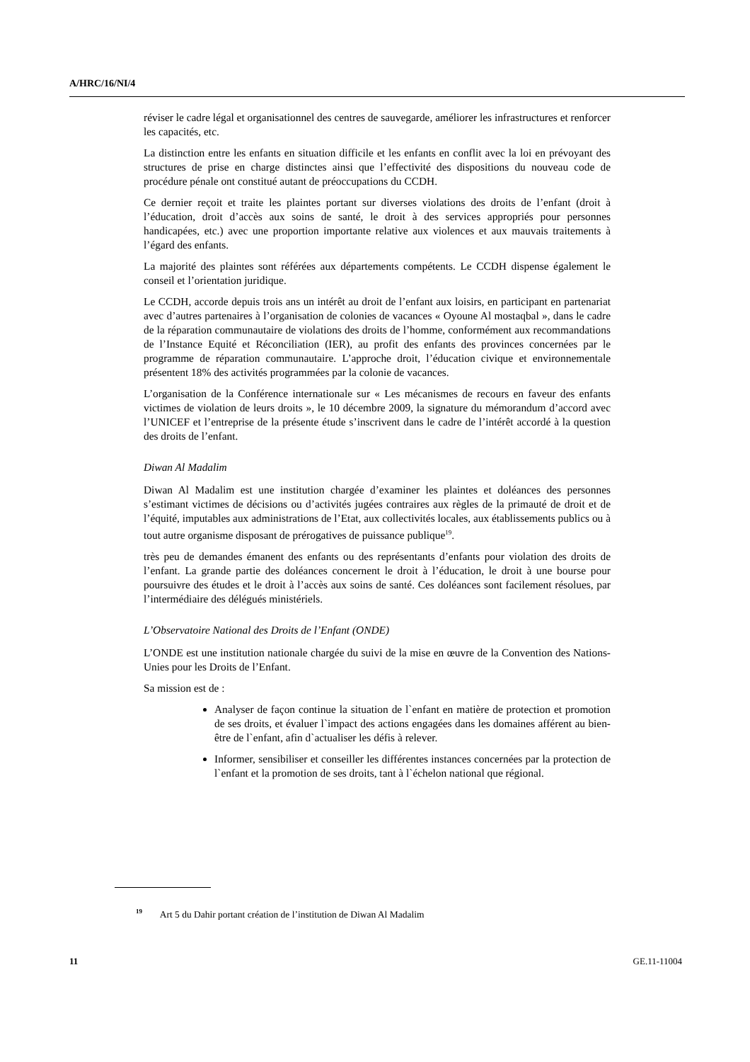A/HRC/16/NI/4
réviser le cadre légal et organisationnel des centres de sauvegarde, améliorer les infrastructures et renforcer les capacités, etc.
La distinction entre les enfants en situation difficile et les enfants en conflit avec la loi en prévoyant des structures de prise en charge distinctes ainsi que l’effectivité des dispositions du nouveau code de procédure pénale ont constitué autant de préoccupations du CCDH.
Ce dernier reçoit et traite les plaintes portant sur diverses violations des droits de l’enfant (droit à l’éducation, droit d’accès aux soins de santé, le droit à des services appropriés pour personnes handicapées, etc.) avec une proportion importante relative aux violences et aux mauvais traitements à l’égard des enfants.
La majorité des plaintes sont référées aux départements compétents. Le CCDH dispense également le conseil et l’orientation juridique.
Le CCDH, accorde depuis trois ans un intérêt au droit de l’enfant aux loisirs, en participant en partenariat avec d’autres partenaires à l’organisation de colonies de vacances « Oyoune Al mostaqbal », dans le cadre de la réparation communautaire de violations des droits de l’homme, conformément aux recommandations de l’Instance Equité et Réconciliation (IER), au profit des enfants des provinces concernées par le programme de réparation communautaire. L’approche droit, l’éducation civique et environnementale présentent 18% des activités programmées par la colonie de vacances.
L’organisation de la Conférence internationale sur « Les mécanismes de recours en faveur des enfants victimes de violation de leurs droits », le 10 décembre 2009, la signature du mémorandum d’accord avec l’UNICEF et l’entreprise de la présente étude s’inscrivent dans le cadre de l’intérêt accordé à la question des droits de l’enfant.
Diwan Al Madalim
Diwan Al Madalim est une institution chargée d’examiner les plaintes et doléances des personnes s’estimant victimes de décisions ou d’activités jugées contraires aux règles de la primauté de droit et de l’équité, imputables aux administrations de l’Etat, aux collectivités locales, aux établissements publics ou à tout autre organisme disposant de prérogatives de puissance publique<sup>19</sup>.
très peu de demandes émanent des enfants ou des représentants d’enfants pour violation des droits de l’enfant. La grande partie des doléances concernent le droit à l’éducation, le droit à une bourse pour poursuivre des études et le droit à l’accès aux soins de santé. Ces doléances sont facilement résolues, par l’intermédiaire des délégués ministériels.
L’Observatoire National des Droits de l’Enfant (ONDE)
L’ONDE est une institution nationale chargée du suivi de la mise en œuvre de la Convention des Nations-Unies pour les Droits de l’Enfant.
Sa mission est de :
Analyser de façon continue la situation de l`enfant en matière de protection et promotion de ses droits, et évaluer l`impact des actions engagées dans les domaines afférent au bien-être de l`enfant, afin d`actualiser les défis à relever.
Informer, sensibiliser et conseiller les différentes instances concernées par la protection de l`enfant et la promotion de ses droits, tant à l`échelon national que régional.
<sup>19</sup> Art 5 du Dahir portant création de l’institution de Diwan Al Madalim
11 GE.11-11004